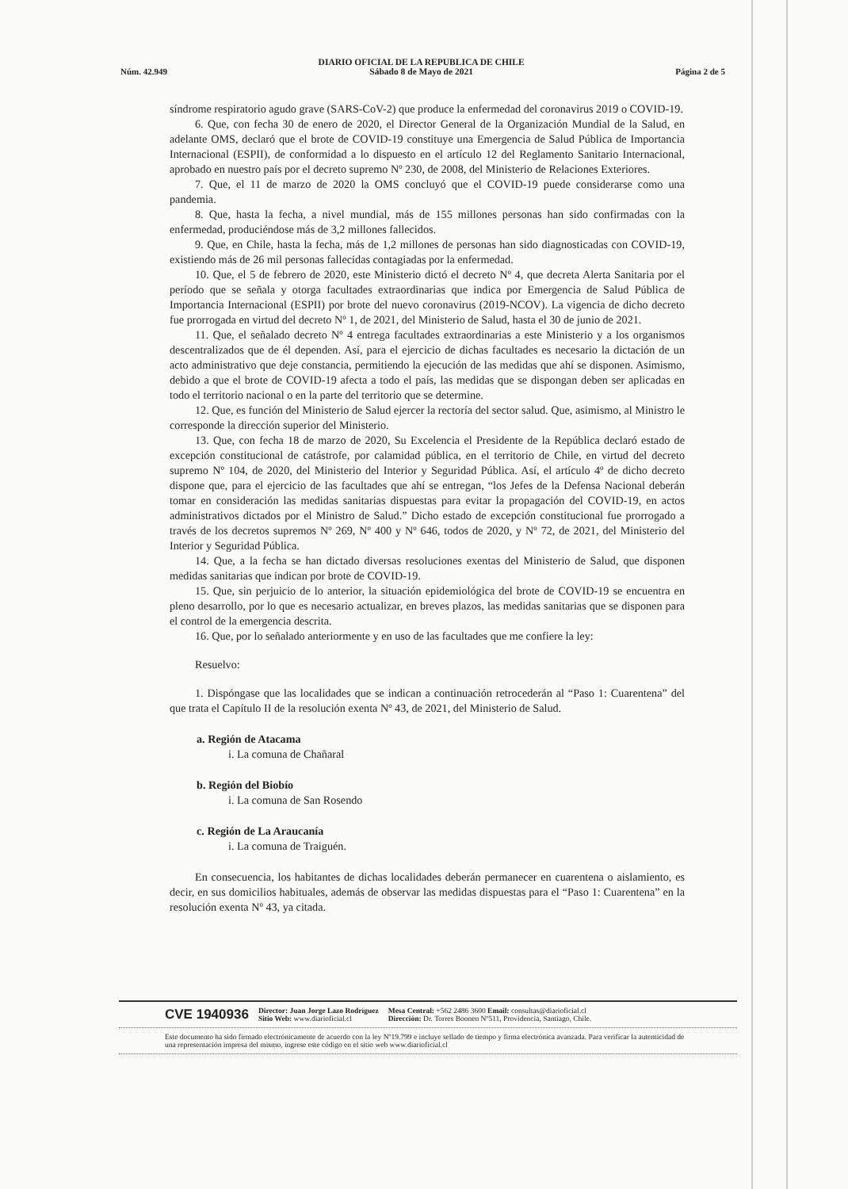Núm. 42.949 DIARIO OFICIAL DE LA REPUBLICA DE CHILE
Sábado 8 de Mayo de 2021 Página 2 de 5
síndrome respiratorio agudo grave (SARS-CoV-2) que produce la enfermedad del coronavirus 2019 o COVID-19.
6. Que, con fecha 30 de enero de 2020, el Director General de la Organización Mundial de la Salud, en adelante OMS, declaró que el brote de COVID-19 constituye una Emergencia de Salud Pública de Importancia Internacional (ESPII), de conformidad a lo dispuesto en el artículo 12 del Reglamento Sanitario Internacional, aprobado en nuestro país por el decreto supremo Nº 230, de 2008, del Ministerio de Relaciones Exteriores.
7. Que, el 11 de marzo de 2020 la OMS concluyó que el COVID-19 puede considerarse como una pandemia.
8. Que, hasta la fecha, a nivel mundial, más de 155 millones personas han sido confirmadas con la enfermedad, produciéndose más de 3,2 millones fallecidos.
9. Que, en Chile, hasta la fecha, más de 1,2 millones de personas han sido diagnosticadas con COVID-19, existiendo más de 26 mil personas fallecidas contagiadas por la enfermedad.
10. Que, el 5 de febrero de 2020, este Ministerio dictó el decreto Nº 4, que decreta Alerta Sanitaria por el período que se señala y otorga facultades extraordinarias que indica por Emergencia de Salud Pública de Importancia Internacional (ESPII) por brote del nuevo coronavirus (2019-NCOV). La vigencia de dicho decreto fue prorrogada en virtud del decreto Nº 1, de 2021, del Ministerio de Salud, hasta el 30 de junio de 2021.
11. Que, el señalado decreto Nº 4 entrega facultades extraordinarias a este Ministerio y a los organismos descentralizados que de él dependen. Así, para el ejercicio de dichas facultades es necesario la dictación de un acto administrativo que deje constancia, permitiendo la ejecución de las medidas que ahí se disponen. Asimismo, debido a que el brote de COVID-19 afecta a todo el país, las medidas que se dispongan deben ser aplicadas en todo el territorio nacional o en la parte del territorio que se determine.
12. Que, es función del Ministerio de Salud ejercer la rectoría del sector salud. Que, asimismo, al Ministro le corresponde la dirección superior del Ministerio.
13. Que, con fecha 18 de marzo de 2020, Su Excelencia el Presidente de la República declaró estado de excepción constitucional de catástrofe, por calamidad pública, en el territorio de Chile, en virtud del decreto supremo Nº 104, de 2020, del Ministerio del Interior y Seguridad Pública. Así, el artículo 4º de dicho decreto dispone que, para el ejercicio de las facultades que ahí se entregan, “los Jefes de la Defensa Nacional deberán tomar en consideración las medidas sanitarias dispuestas para evitar la propagación del COVID-19, en actos administrativos dictados por el Ministro de Salud.” Dicho estado de excepción constitucional fue prorrogado a través de los decretos supremos Nº 269, Nº 400 y Nº 646, todos de 2020, y Nº 72, de 2021, del Ministerio del Interior y Seguridad Pública.
14. Que, a la fecha se han dictado diversas resoluciones exentas del Ministerio de Salud, que disponen medidas sanitarias que indican por brote de COVID-19.
15. Que, sin perjuicio de lo anterior, la situación epidemiológica del brote de COVID-19 se encuentra en pleno desarrollo, por lo que es necesario actualizar, en breves plazos, las medidas sanitarias que se disponen para el control de la emergencia descrita.
16. Que, por lo señalado anteriormente y en uso de las facultades que me confiere la ley:
Resuelvo:
1. Dispóngase que las localidades que se indican a continuación retrocederán al “Paso 1: Cuarentena” del que trata el Capítulo II de la resolución exenta Nº 43, de 2021, del Ministerio de Salud.
a. Región de Atacama
i. La comuna de Chañaral
b. Región del Biobío
i. La comuna de San Rosendo
c. Región de La Araucanía
i. La comuna de Traiguén.
En consecuencia, los habitantes de dichas localidades deberán permanecer en cuarentena o aislamiento, es decir, en sus domicilios habituales, además de observar las medidas dispuestas para el “Paso 1: Cuarentena” en la resolución exenta Nº 43, ya citada.
CVE 1940936 Director: Juan Jorge Lazo Rodríguez
Sitio Web: www.diarioficial.cl Mesa Central: +562 2486 3600 Email: consultas@diarioficial.cl
Dirección: Dr. Torres Boonen Nº511, Providencia, Santiago, Chile.
Este documento ha sido firmado electrónicamente de acuerdo con la ley Nº19.799 e incluye sellado de tiempo y firma electrónica avanzada. Para verificar la autenticidad de una representación impresa del mismo, ingrese este código en el sitio web www.diarioficial.cl